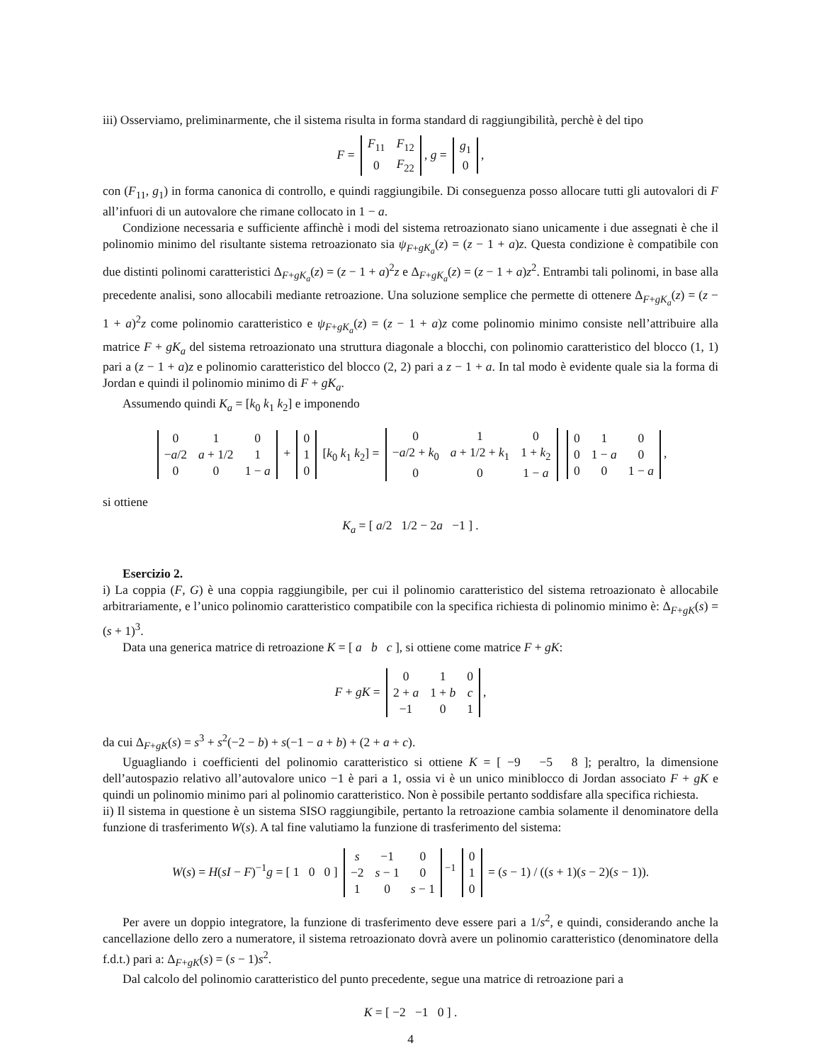iii) Osserviamo, preliminarmente, che il sistema risulta in forma standard di raggiungibilità, perchè è del tipo
F =
| F<sub>11</sub> | F<sub>12</sub> |
| 0 | F<sub>22</sub> |
, g =
| g<sub>1</sub> |
| 0 |
,
con (F<sub>11</sub>, g<sub>1</sub>) in forma canonica di controllo, e quindi raggiungibile. Di conseguenza posso allocare tutti gli autovalori di F all’infuori di un autovalore che rimane collocato in 1 − a.
Condizione necessaria e sufficiente affinchè i modi del sistema retroazionato siano unicamente i due assegnati è che il polinomio minimo del risultante sistema retroazionato sia ψ<sub>F+gK<sub>a</sub></sub>(z) = (z − 1 + a)z. Questa condizione è compatibile con due distinti polinomi caratteristici Δ<sub>F+gK<sub>a</sub></sub>(z) = (z − 1 + a)<sup>2</sup>z e Δ<sub>F+gK<sub>a</sub></sub>(z) = (z − 1 + a)z<sup>2</sup>. Entrambi tali polinomi, in base alla precedente analisi, sono allocabili mediante retroazione. Una soluzione semplice che permette di ottenere Δ<sub>F+gK<sub>a</sub></sub>(z) = (z − 1 + a)<sup>2</sup>z come polinomio caratteristico e ψ<sub>F+gK<sub>a</sub></sub>(z) = (z − 1 + a)z come polinomio minimo consiste nell’attribuire alla matrice F + gK<sub>a</sub> del sistema retroazionato una struttura diagonale a blocchi, con polinomio caratteristico del blocco (1, 1) pari a (z − 1 + a)z e polinomio caratteristico del blocco (2, 2) pari a z − 1 + a. In tal modo è evidente quale sia la forma di Jordan e quindi il polinomio minimo di F + gK<sub>a</sub>.
Assumendo quindi K<sub>a</sub> = [k<sub>0</sub> k<sub>1</sub> k<sub>2</sub>] e imponendo
| 0 | 1 | 0 |
| − a /2 | a + 1/2 | 1 |
| 0 | 0 | 1 − a |
+
| 0 |
| 1 |
| 0 |
[k<sub>0</sub> k<sub>1</sub> k<sub>2</sub>] =
| 0 | 1 | 0 |
| − a /2 + k<sub>0</sub> | a + 1/2 + k<sub>1</sub> | 1 + k<sub>2</sub> |
| 0 | 0 | 1 − a |
| 0 | 1 | 0 |
| 0 | 1 − a | 0 |
| 0 | 0 | 1 − a |
,
si ottiene
K<sub>a</sub> = [ a/2 1/2 − 2a −1 ] .
Esercizio 2.
i) La coppia (F, G) è una coppia raggiungibile, per cui il polinomio caratteristico del sistema retroazionato è allocabile arbitrariamente, e l’unico polinomio caratteristico compatibile con la specifica richiesta di polinomio minimo è: Δ<sub>F+gK</sub>(s) = (s + 1)<sup>3</sup>.
Data una generica matrice di retroazione K = [ a b c ], si ottiene come matrice F + gK:
F + gK =
| 0 | 1 | 0 |
| 2 + a | 1 + b | c |
| −1 | 0 | 1 |
,
da cui Δ<sub>F+gK</sub>(s) = s<sup>3</sup> + s<sup>2</sup>(−2 − b) + s(−1 − a + b) + (2 + a + c).
Uguagliando i coefficienti del polinomio caratteristico si ottiene K = [ −9 −5 8 ]; peraltro, la dimensione dell’autospazio relativo all’autovalore unico −1 è pari a 1, ossia vi è un unico miniblocco di Jordan associato F + gK e quindi un polinomio minimo pari al polinomio caratteristico. Non è possibile pertanto soddisfare alla specifica richiesta.
ii) Il sistema in questione è un sistema SISO raggiungibile, pertanto la retroazione cambia solamente il denominatore della funzione di trasferimento W(s). A tal fine valutiamo la funzione di trasferimento del sistema:
W(s) = H(sI − F)<sup>−1</sup>g = [ 1 0 0 ]
| s | −1 | 0 |
| −2 | s − 1 | 0 |
| 1 | 0 | s − 1 |
<sup>−1</sup>
| 0 |
| 1 |
| 0 |
= (s − 1) / ((s + 1)(s − 2)(s − 1)).
Per avere un doppio integratore, la funzione di trasferimento deve essere pari a 1/s<sup>2</sup>, e quindi, considerando anche la cancellazione dello zero a numeratore, il sistema retroazionato dovrà avere un polinomio caratteristico (denominatore della f.d.t.) pari a: Δ<sub>F+gK</sub>(s) = (s − 1)s<sup>2</sup>.
Dal calcolo del polinomio caratteristico del punto precedente, segue una matrice di retroazione pari a
K = [ −2 −1 0 ] .
4